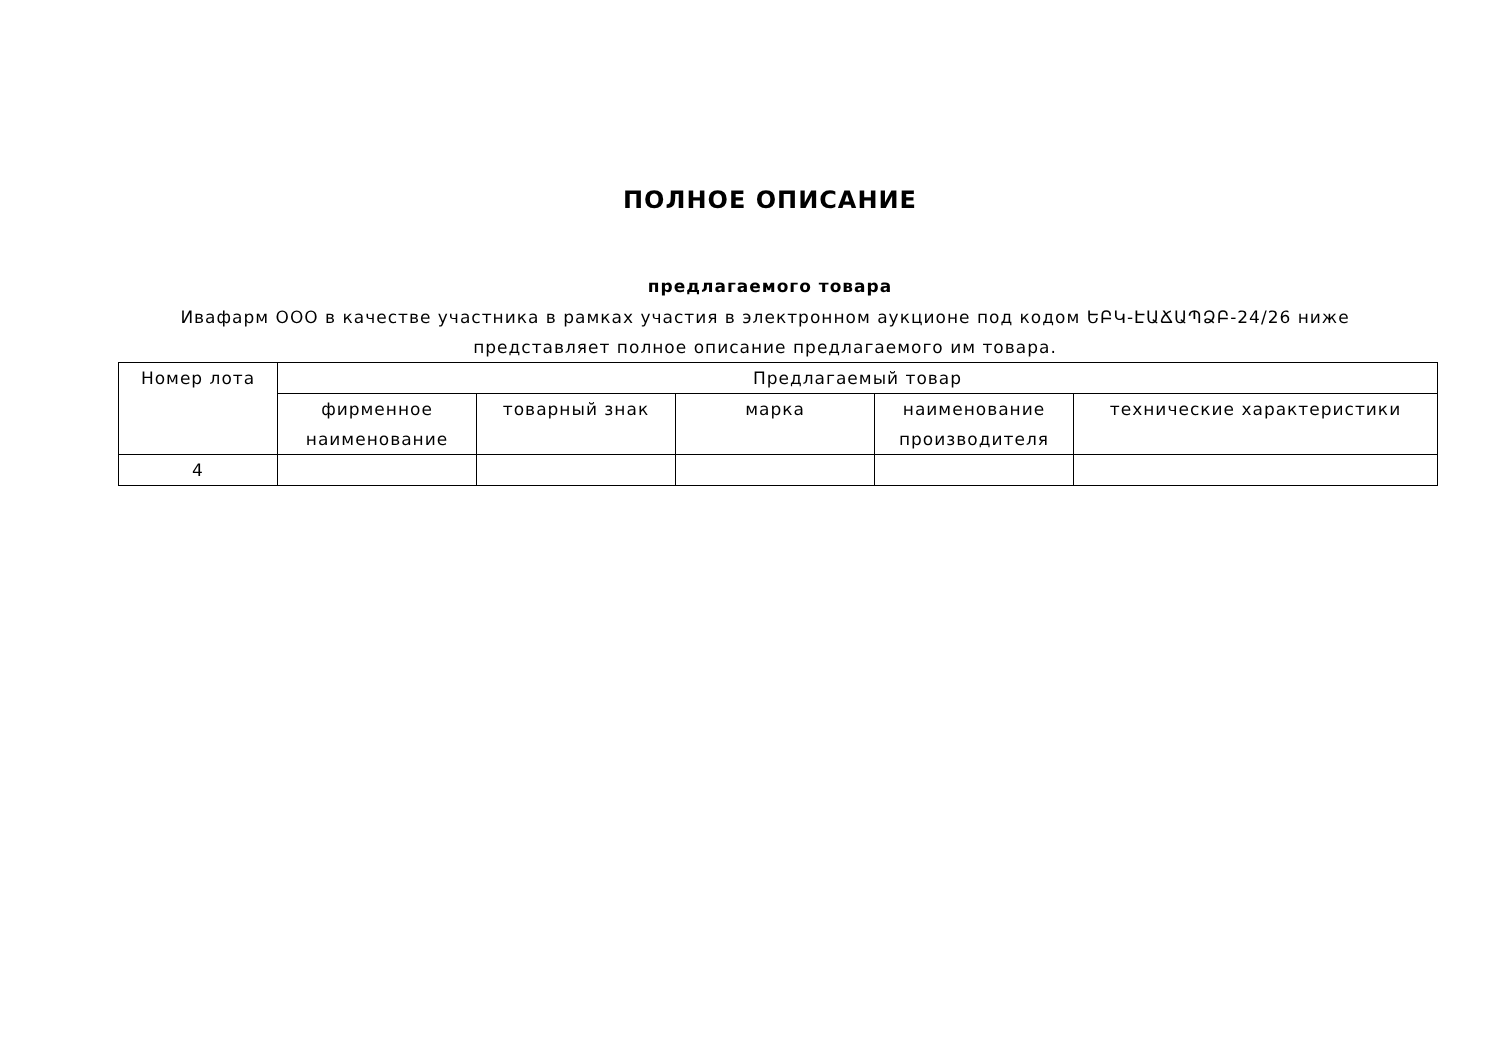ПОЛНОЕ ОПИСАНИЕ
предлагаемого товара
Ивафарм ООО в качестве участника в рамках участия в электронном аукционе под кодом ԵԲԿ-ԷԱՃԱՊՁԲ-24/26 ниже представляет полное описание предлагаемого им товара.
| Номер лота | Предлагаемый товар | | | | |
| --- | --- | --- | --- | --- | --- |
| | фирменное наименование | товарный знак | марка | наименование производителя | технические характеристики |
| 4 | | | | | |